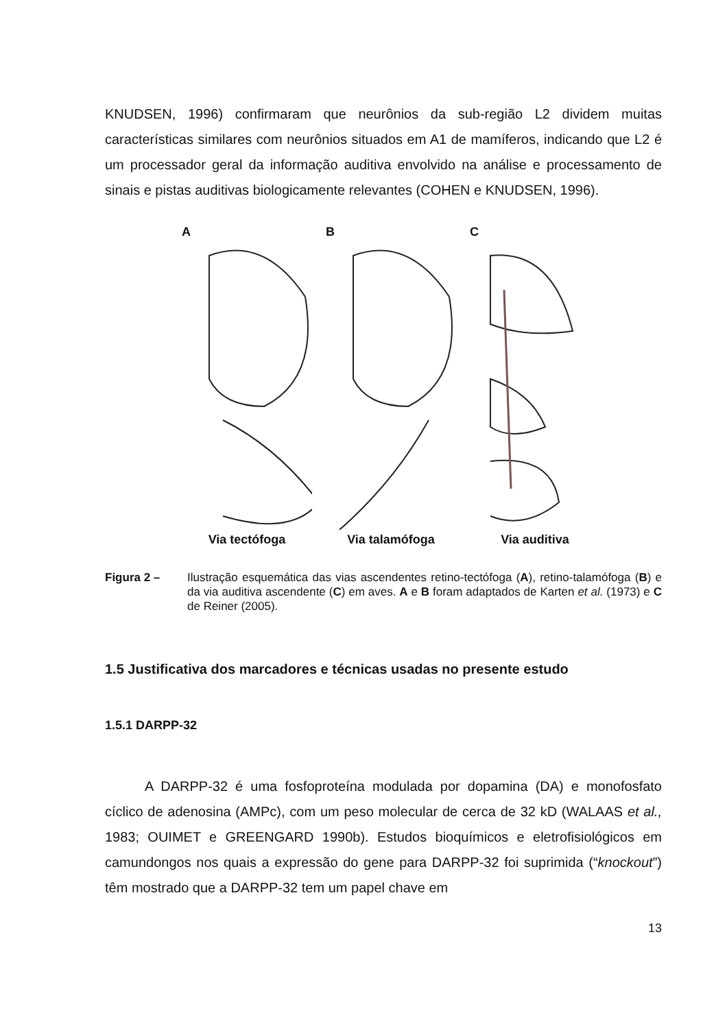KNUDSEN, 1996) confirmaram que neurônios da sub-região L2 dividem muitas características similares com neurônios situados em A1 de mamíferos, indicando que L2 é um processador geral da informação auditiva envolvido na análise e processamento de sinais e pistas auditivas biologicamente relevantes (COHEN e KNUDSEN, 1996).
A
Via tectófoga
B
Via talamófoga
C
Via auditiva
Figura 2 – Ilustração esquemática das vias ascendentes retino-tectófoga (A), retino-talamófoga (B) e da via auditiva ascendente (C) em aves. A e B foram adaptados de Karten et al. (1973) e C de Reiner (2005).
1.5 Justificativa dos marcadores e técnicas usadas no presente estudo
1.5.1 DARPP-32
A DARPP-32 é uma fosfoproteína modulada por dopamina (DA) e monofosfato cíclico de adenosina (AMPc), com um peso molecular de cerca de 32 kD (WALAAS et al., 1983; OUIMET e GREENGARD 1990b). Estudos bioquímicos e eletrofisiológicos em camundongos nos quais a expressão do gene para DARPP-32 foi suprimida (“knockout”) têm mostrado que a DARPP-32 tem um papel chave em
13